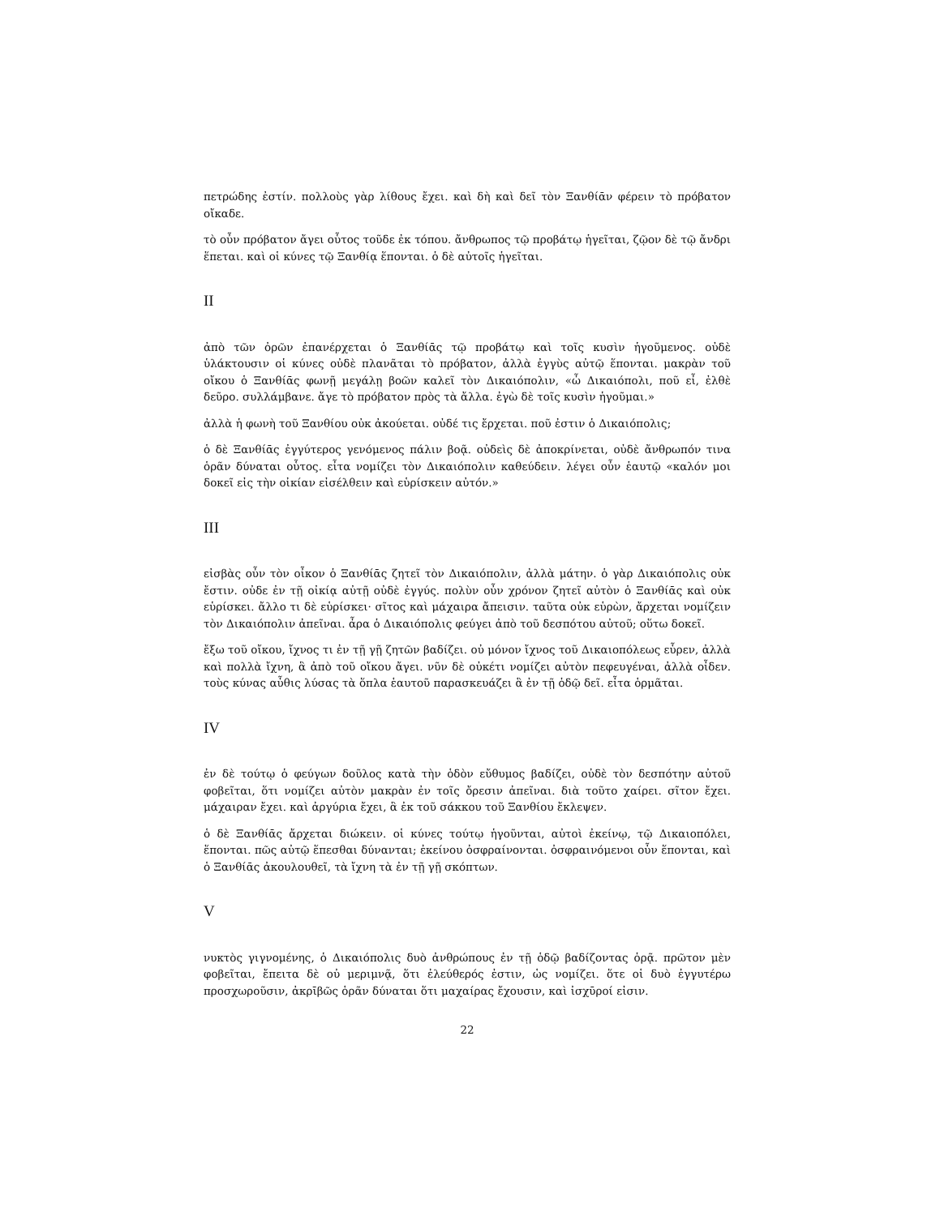πετρώδης ἐστίν. πολλοὺς γὰρ λίθους ἔχει. καὶ δὴ καὶ δεῖ τὸν Ξανθίᾱν φέρειν τὸ πρόβατον οἴκαδε.
τὸ οὖν πρόβατον ἄγει οὗτος τοῦδε ἐκ τόπου. ἄνθρωπος τῷ προβάτῳ ἡγεῖται, ζῷον δὲ τῷ ἄνδρι ἕπεται. καὶ οἱ κύνες τῷ Ξανθίᾳ ἕπονται. ὁ δὲ αὐτοῖς ἡγεῖται.
II
ἀπὸ τῶν ὀρῶν ἐπανέρχεται ὁ Ξανθίᾱς τῷ προβάτῳ καὶ τοῖς κυσὶν ἡγοῦμενος. οὐδὲ ὑλάκτουσιν οἱ κύνες οὐδὲ πλανᾶται τὸ πρόβατον, ἀλλὰ ἐγγὺς αὐτῷ ἕπονται. μακρὰν τοῦ οἴκου ὁ Ξανθίᾱς φωνῇ μεγάλῃ βοῶν καλεῖ τὸν Δικαιόπολιν, «ὦ Δικαιόπολι, ποῦ εἶ, ἐλθὲ δεῦρο. συλλάμβανε. ἄγε τὸ πρόβατον πρὸς τὰ ἄλλα. ἐγὼ δὲ τοῖς κυσὶν ἡγοῦμαι.»
ἀλλὰ ἡ φωνὴ τοῦ Ξανθίου οὐκ ἀκούεται. οὐδέ τις ἔρχεται. ποῦ ἐστιν ὁ Δικαιόπολις;
ὁ δὲ Ξανθίᾱς ἐγγύτερος γενόμενος πάλιν βοᾷ. οὐδεὶς δὲ ἀποκρίνεται, οὐδὲ ἄνθρωπόν τινα ὁρᾶν δύναται οὗτος. εἶτα νομίζει τὸν Δικαιόπολιν καθεύδειν. λέγει οὖν ἑαυτῷ «καλόν μοι δοκεῖ εἰς τὴν οἰκίαν εἰσέλθειν καὶ εὑρίσκειν αὐτόν.»
III
εἰσβὰς οὖν τὸν οἶκον ὁ Ξανθίᾱς ζητεῖ τὸν Δικαιόπολιν, ἀλλὰ μάτην. ὁ γὰρ Δικαιόπολις οὐκ ἔστιν. οὐδε ἐν τῇ οἰκίᾳ αὐτῇ οὐδὲ ἐγγύς. πολὺν οὖν χρόνον ζητεῖ αὐτὸν ὁ Ξανθίᾱς καὶ οὐκ εὑρίσκει. ἄλλο τι δὲ εὑρίσκει· σῖτος καὶ μάχαιρα ἄπεισιν. ταῦτα οὐκ εὑρὼν, ἄρχεται νομίζειν τὸν Δικαιόπολιν ἀπεῖναι. ἆρα ὁ Δικαιόπολις φεύγει ἀπὸ τοῦ δεσπότου αὐτοῦ; οὕτω δοκεῖ.
ἔξω τοῦ οἴκου, ἴχνος τι ἐν τῇ γῇ ζητῶν βαδίζει. οὐ μόνον ἴχνος τοῦ Δικαιοπόλεως εὗρεν, ἀλλὰ καὶ πολλὰ ἴχνη, ἃ ἀπὸ τοῦ οἴκου ἄγει. νῦν δὲ οὐκέτι νομίζει αὐτὸν πεφευγέναι, ἀλλὰ οἶδεν. τοὺς κύνας αὖθις λύσας τὰ ὅπλα ἑαυτοῦ παρασκευάζει ἃ ἐν τῇ ὁδῷ δεῖ. εἶτα ὁρμᾶται.
IV
ἐν δὲ τούτῳ ὁ φεύγων δοῦλος κατὰ τὴν ὁδὸν εὔθυμος βαδίζει, οὐδὲ τὸν δεσπότην αὐτοῦ φοβεῖται, ὅτι νομίζει αὐτὸν μακρὰν ἐν τοῖς ὄρεσιν ἀπεῖναι. διὰ τοῦτο χαίρει. σῖτον ἔχει. μάχαιραν ἔχει. καὶ ἀργύρια ἔχει, ἃ ἐκ τοῦ σάκκου τοῦ Ξανθίου ἔκλεψεν.
ὁ δὲ Ξανθίᾱς ἄρχεται διώκειν. οἱ κύνες τούτῳ ἡγοῦνται, αὐτοὶ ἐκείνῳ, τῷ Δικαιοπόλει, ἕπονται. πῶς αὐτῷ ἕπεσθαι δύνανται; ἐκείνου ὀσφραίνονται. ὀσφραινόμενοι οὖν ἕπονται, καὶ ὁ Ξανθίᾱς ἀκουλουθεῖ, τὰ ἴχνη τὰ ἐν τῇ γῇ σκόπτων.
V
νυκτὸς γιγνομένης, ὁ Δικαιόπολις δυὸ ἀνθρώπους ἐν τῇ ὁδῷ βαδίζοντας ὁρᾷ. πρῶτον μὲν φοβεῖται, ἔπειτα δὲ οὐ μεριμνᾷ, ὅτι ἐλεύθερός ἐστιν, ὡς νομίζει. ὅτε οἱ δυὸ ἐγγυτέρω προσχωροῦσιν, ἀκρῑβῶς ὁρᾶν δύναται ὅτι μαχαίρας ἔχουσιν, καὶ ἰσχῡροί εἰσιν.
22